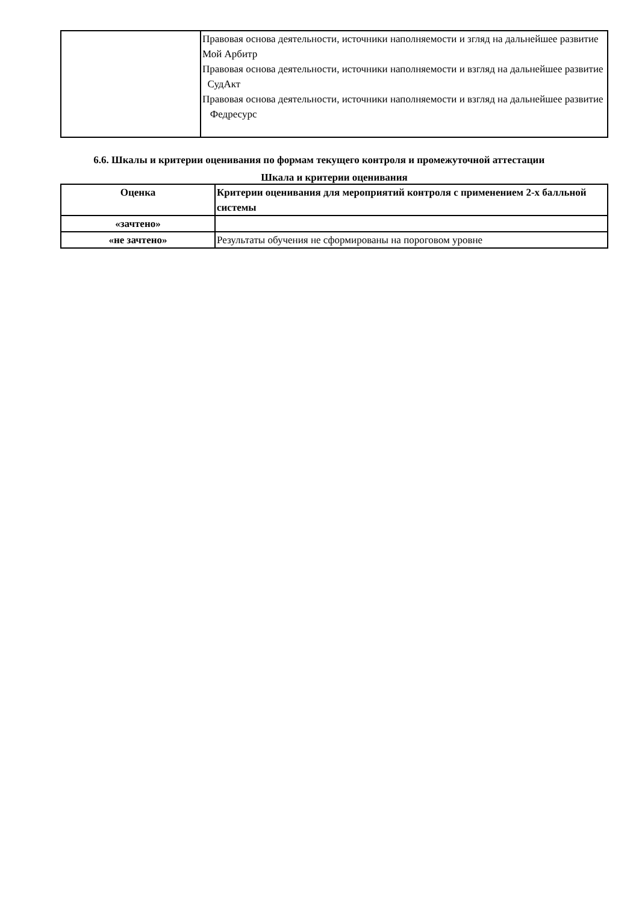| | Правовая основа деятельности, источники наполняемости и згляд на дальнейшее развитие Мой Арбитр Правовая основа деятельности, источники наполняемости и взгляд на дальнейшее развитие СудАкт Правовая основа деятельности, источники наполняемости и взгляд на дальнейшее развитие Федресурс |
6.6. Шкалы и критерии оценивания по формам текущего контроля и промежуточной аттестации
Шкала и критерии оценивания
| Оценка | Критерии оценивания для мероприятий контроля с применением 2-х балльной системы |
| --- | --- |
| «зачтено» | |
| «не зачтено» | Результаты обучения не сформированы на пороговом уровне |